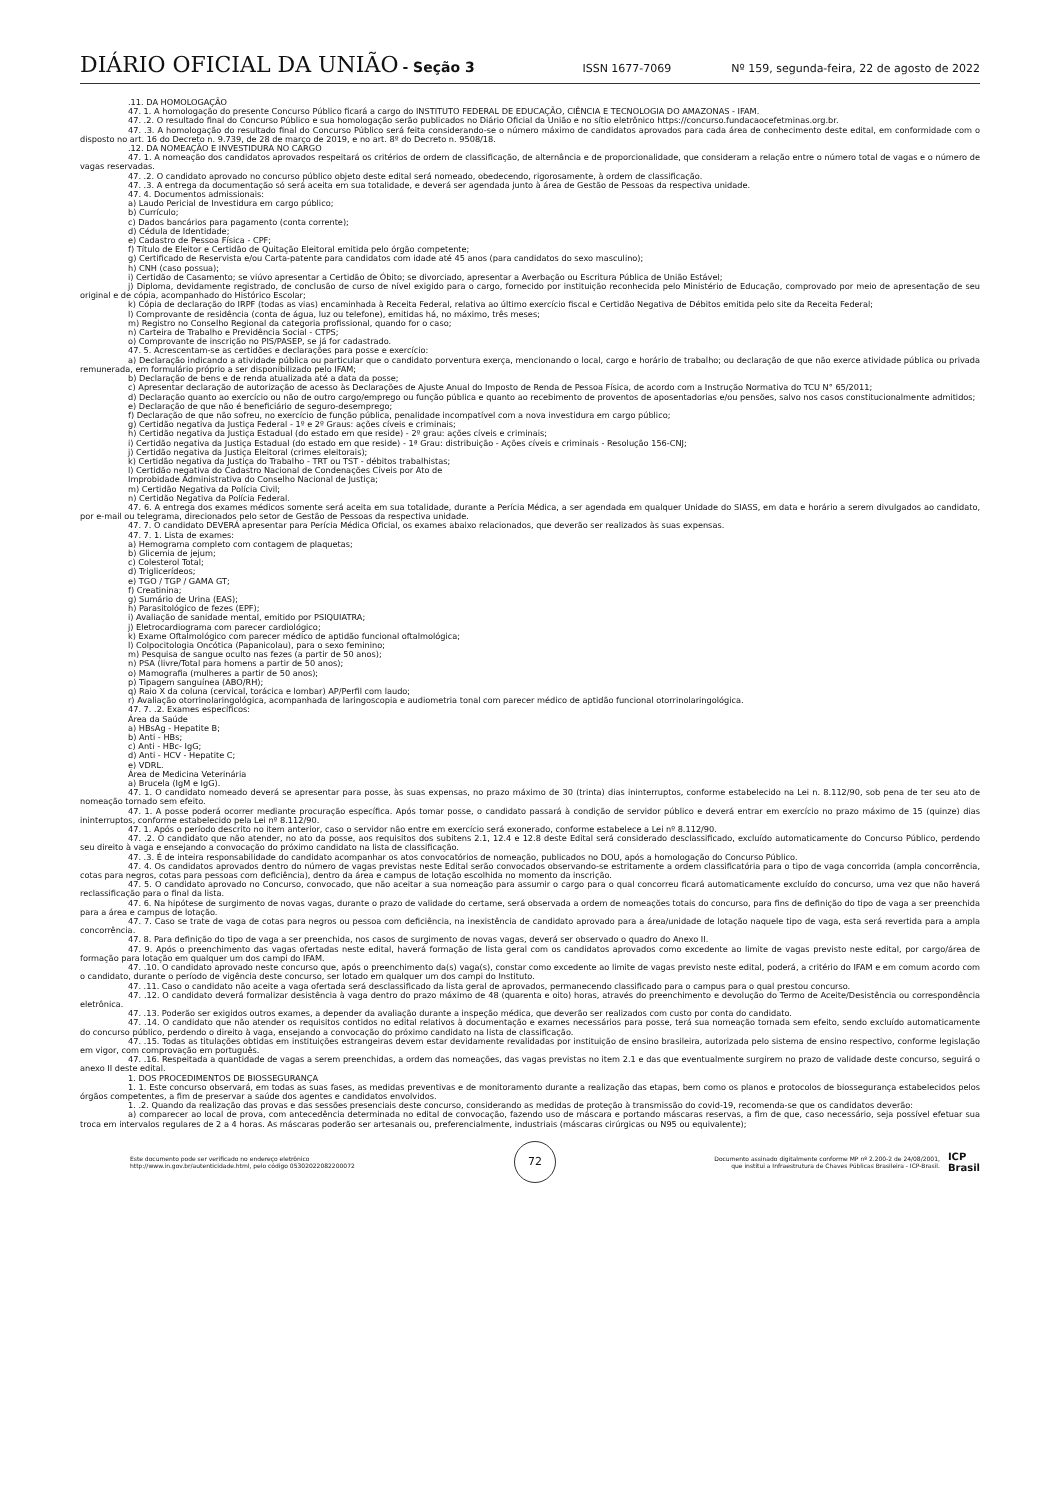DIÁRIO OFICIAL DA UNIÃO - Seção 3 ISSN 1677-7069 Nº 159, segunda-feira, 22 de agosto de 2022
.11. DA HOMOLOGAÇÃO
47. 1. A homologação do presente Concurso Público ficará a cargo do INSTITUTO FEDERAL DE EDUCAÇÃO, CIÊNCIA E TECNOLOGIA DO AMAZONAS - IFAM.
47. .2. O resultado final do Concurso Público e sua homologação serão publicados no Diário Oficial da União e no sítio eletrônico https://concurso.fundacaocefetminas.org.br.
47. .3. A homologação do resultado final do Concurso Público será feita considerando-se o número máximo de candidatos aprovados para cada área de conhecimento deste edital, em conformidade com o disposto no art. 16 do Decreto n. 9.739, de 28 de março de 2019, e no art. 8º do Decreto n. 9508/18.
.12. DA NOMEAÇÃO E INVESTIDURA NO CARGO
47. 1. A nomeação dos candidatos aprovados respeitará os critérios de ordem de classificação, de alternância e de proporcionalidade, que consideram a relação entre o número total de vagas e o número de vagas reservadas.
47. .2. O candidato aprovado no concurso público objeto deste edital será nomeado, obedecendo, rigorosamente, à ordem de classificação.
47. .3. A entrega da documentação só será aceita em sua totalidade, e deverá ser agendada junto à área de Gestão de Pessoas da respectiva unidade.
47. 4. Documentos admissionais:
a) Laudo Pericial de Investidura em cargo público;
b) Currículo;
c) Dados bancários para pagamento (conta corrente);
d) Cédula de Identidade;
e) Cadastro de Pessoa Física - CPF;
f) Título de Eleitor e Certidão de Quitação Eleitoral emitida pelo órgão competente;
g) Certificado de Reservista e/ou Carta-patente para candidatos com idade até 45 anos (para candidatos do sexo masculino);
h) CNH (caso possua);
i) Certidão de Casamento; se viúvo apresentar a Certidão de Óbito; se divorciado, apresentar a Averbação ou Escritura Pública de União Estável;
j) Diploma, devidamente registrado, de conclusão de curso de nível exigido para o cargo, fornecido por instituição reconhecida pelo Ministério de Educação, comprovado por meio de apresentação de seu original e de cópia, acompanhado do Histórico Escolar;
k) Cópia de declaração do IRPF (todas as vias) encaminhada à Receita Federal, relativa ao último exercício fiscal e Certidão Negativa de Débitos emitida pelo site da Receita Federal;
l) Comprovante de residência (conta de água, luz ou telefone), emitidas há, no máximo, três meses;
m) Registro no Conselho Regional da categoria profissional, quando for o caso;
n) Carteira de Trabalho e Previdência Social - CTPS;
o) Comprovante de inscrição no PIS/PASEP, se já for cadastrado.
47. 5. Acrescentam-se as certidões e declarações para posse e exercício:
a) Declaração indicando a atividade pública ou particular que o candidato porventura exerça, mencionando o local, cargo e horário de trabalho; ou declaração de que não exerce atividade pública ou privada remunerada, em formulário próprio a ser disponibilizado pelo IFAM;
b) Declaração de bens e de renda atualizada até a data da posse;
c) Apresentar declaração de autorização de acesso às Declarações de Ajuste Anual do Imposto de Renda de Pessoa Física, de acordo com a Instrução Normativa do TCU N° 65/2011;
d) Declaração quanto ao exercício ou não de outro cargo/emprego ou função pública e quanto ao recebimento de proventos de aposentadorias e/ou pensões, salvo nos casos constitucionalmente admitidos;
e) Declaração de que não é beneficiário de seguro-desemprego;
f) Declaração de que não sofreu, no exercício de função pública, penalidade incompatível com a nova investidura em cargo público;
g) Certidão negativa da Justiça Federal - 1º e 2º Graus: ações cíveis e criminais;
h) Certidão negativa da Justiça Estadual (do estado em que reside) - 2º grau: ações cíveis e criminais;
i) Certidão negativa da Justiça Estadual (do estado em que reside) - 1ª Grau: distribuição - Ações cíveis e criminais - Resolução 156-CNJ;
j) Certidão negativa da Justiça Eleitoral (crimes eleitorais);
k) Certidão negativa da Justiça do Trabalho - TRT ou TST - débitos trabalhistas;
l) Certidão negativa do Cadastro Nacional de Condenações Cíveis por Ato de
Improbidade Administrativa do Conselho Nacional de Justiça;
m) Certidão Negativa da Polícia Civil;
n) Certidão Negativa da Polícia Federal.
47. 6. A entrega dos exames médicos somente será aceita em sua totalidade, durante a Perícia Médica, a ser agendada em qualquer Unidade do SIASS, em data e horário a serem divulgados ao candidato, por e-mail ou telegrama, direcionados pelo setor de Gestão de Pessoas da respectiva unidade.
47. 7. O candidato DEVERÁ apresentar para Perícia Médica Oficial, os exames abaixo relacionados, que deverão ser realizados às suas expensas.
47. 7. 1. Lista de exames:
a) Hemograma completo com contagem de plaquetas;
b) Glicemia de jejum;
c) Colesterol Total;
d) Triglicerídeos;
e) TGO / TGP / GAMA GT;
f) Creatinina;
g) Sumário de Urina (EAS);
h) Parasitológico de fezes (EPF);
i) Avaliação de sanidade mental, emitido por PSIQUIATRA;
j) Eletrocardiograma com parecer cardiológico;
k) Exame Oftalmológico com parecer médico de aptidão funcional oftalmológica;
l) Colpocitologia Oncótica (Papanicolau), para o sexo feminino;
m) Pesquisa de sangue oculto nas fezes (a partir de 50 anos);
n) PSA (livre/Total para homens a partir de 50 anos);
o) Mamografia (mulheres a partir de 50 anos);
p) Tipagem sanguínea (ABO/RH);
q) Raio X da coluna (cervical, torácica e lombar) AP/Perfil com laudo;
r) Avaliação otorrinolaringológica, acompanhada de laringoscopia e audiometria tonal com parecer médico de aptidão funcional otorrinolaringológica.
47. 7. .2. Exames específicos:
Área da Saúde
a) HBsAg - Hepatite B;
b) Anti - HBs;
c) Anti - HBc- IgG;
d) Anti - HCV - Hepatite C;
e) VDRL.
Área de Medicina Veterinária
a) Brucela (IgM e IgG).
47. 1. O candidato nomeado deverá se apresentar para posse, às suas expensas, no prazo máximo de 30 (trinta) dias ininterruptos, conforme estabelecido na Lei n. 8.112/90, sob pena de ter seu ato de nomeação tornado sem efeito.
47. 1. A posse poderá ocorrer mediante procuração específica. Após tomar posse, o candidato passará à condição de servidor público e deverá entrar em exercício no prazo máximo de 15 (quinze) dias ininterruptos, conforme estabelecido pela Lei nº 8.112/90.
47. 1. Após o período descrito no item anterior, caso o servidor não entre em exercício será exonerado, conforme estabelece a Lei nº 8.112/90.
47. .2. O candidato que não atender, no ato da posse, aos requisitos dos subitens 2.1, 12.4 e 12.8 deste Edital será considerado desclassificado, excluído automaticamente do Concurso Público, perdendo seu direito à vaga e ensejando a convocação do próximo candidato na lista de classificação.
47. .3. É de inteira responsabilidade do candidato acompanhar os atos convocatórios de nomeação, publicados no DOU, após a homologação do Concurso Público.
47. 4. Os candidatos aprovados dentro do número de vagas previstas neste Edital serão convocados observando-se estritamente a ordem classificatória para o tipo de vaga concorrida (ampla concorrência, cotas para negros, cotas para pessoas com deficiência), dentro da área e campus de lotação escolhida no momento da inscrição.
47. 5. O candidato aprovado no Concurso, convocado, que não aceitar a sua nomeação para assumir o cargo para o qual concorreu ficará automaticamente excluído do concurso, uma vez que não haverá reclassificação para o final da lista.
47. 6. Na hipótese de surgimento de novas vagas, durante o prazo de validade do certame, será observada a ordem de nomeações totais do concurso, para fins de definição do tipo de vaga a ser preenchida para a área e campus de lotação.
47. 7. Caso se trate de vaga de cotas para negros ou pessoa com deficiência, na inexistência de candidato aprovado para a área/unidade de lotação naquele tipo de vaga, esta será revertida para a ampla concorrência.
47. 8. Para definição do tipo de vaga a ser preenchida, nos casos de surgimento de novas vagas, deverá ser observado o quadro do Anexo II.
47. 9. Após o preenchimento das vagas ofertadas neste edital, haverá formação de lista geral com os candidatos aprovados como excedente ao limite de vagas previsto neste edital, por cargo/área de formação para lotação em qualquer um dos campi do IFAM.
47. .10. O candidato aprovado neste concurso que, após o preenchimento da(s) vaga(s), constar como excedente ao limite de vagas previsto neste edital, poderá, a critério do IFAM e em comum acordo com o candidato, durante o período de vigência deste concurso, ser lotado em qualquer um dos campi do Instituto.
47. .11. Caso o candidato não aceite a vaga ofertada será desclassificado da lista geral de aprovados, permanecendo classificado para o campus para o qual prestou concurso.
47. .12. O candidato deverá formalizar desistência à vaga dentro do prazo máximo de 48 (quarenta e oito) horas, através do preenchimento e devolução do Termo de Aceite/Desistência ou correspondência eletrônica.
47. .13. Poderão ser exigidos outros exames, a depender da avaliação durante a inspeção médica, que deverão ser realizados com custo por conta do candidato.
47. .14. O candidato que não atender os requisitos contidos no edital relativos à documentação e exames necessários para posse, terá sua nomeação tornada sem efeito, sendo excluído automaticamente do concurso público, perdendo o direito à vaga, ensejando a convocação do próximo candidato na lista de classificação.
47. .15. Todas as titulações obtidas em instituições estrangeiras devem estar devidamente revalidadas por instituição de ensino brasileira, autorizada pelo sistema de ensino respectivo, conforme legislação em vigor, com comprovação em português.
47. .16. Respeitada a quantidade de vagas a serem preenchidas, a ordem das nomeações, das vagas previstas no item 2.1 e das que eventualmente surgirem no prazo de validade deste concurso, seguirá o anexo II deste edital.
1. DOS PROCEDIMENTOS DE BIOSSEGURANÇA
1. 1. Este concurso observará, em todas as suas fases, as medidas preventivas e de monitoramento durante a realização das etapas, bem como os planos e protocolos de biossegurança estabelecidos pelos órgãos competentes, a fim de preservar a saúde dos agentes e candidatos envolvidos.
1. .2. Quando da realização das provas e das sessões presenciais deste concurso, considerando as medidas de proteção à transmissão do covid-19, recomenda-se que os candidatos deverão:
a) comparecer ao local de prova, com antecedência determinada no edital de convocação, fazendo uso de máscara e portando máscaras reservas, a fim de que, caso necessário, seja possível efetuar sua troca em intervalos regulares de 2 a 4 horas. As máscaras poderão ser artesanais ou, preferencialmente, industriais (máscaras cirúrgicas ou N95 ou equivalente);
Este documento pode ser verificado no endereço eletrônico
http://www.in.gov.br/autenticidade.html, pelo código 05302022082200072
72
Documento assinado digitalmente conforme MP nº 2.200-2 de 24/08/2001,
que institui a Infraestrutura de Chaves Públicas Brasileira - ICP-Brasil.
ICP
Brasil